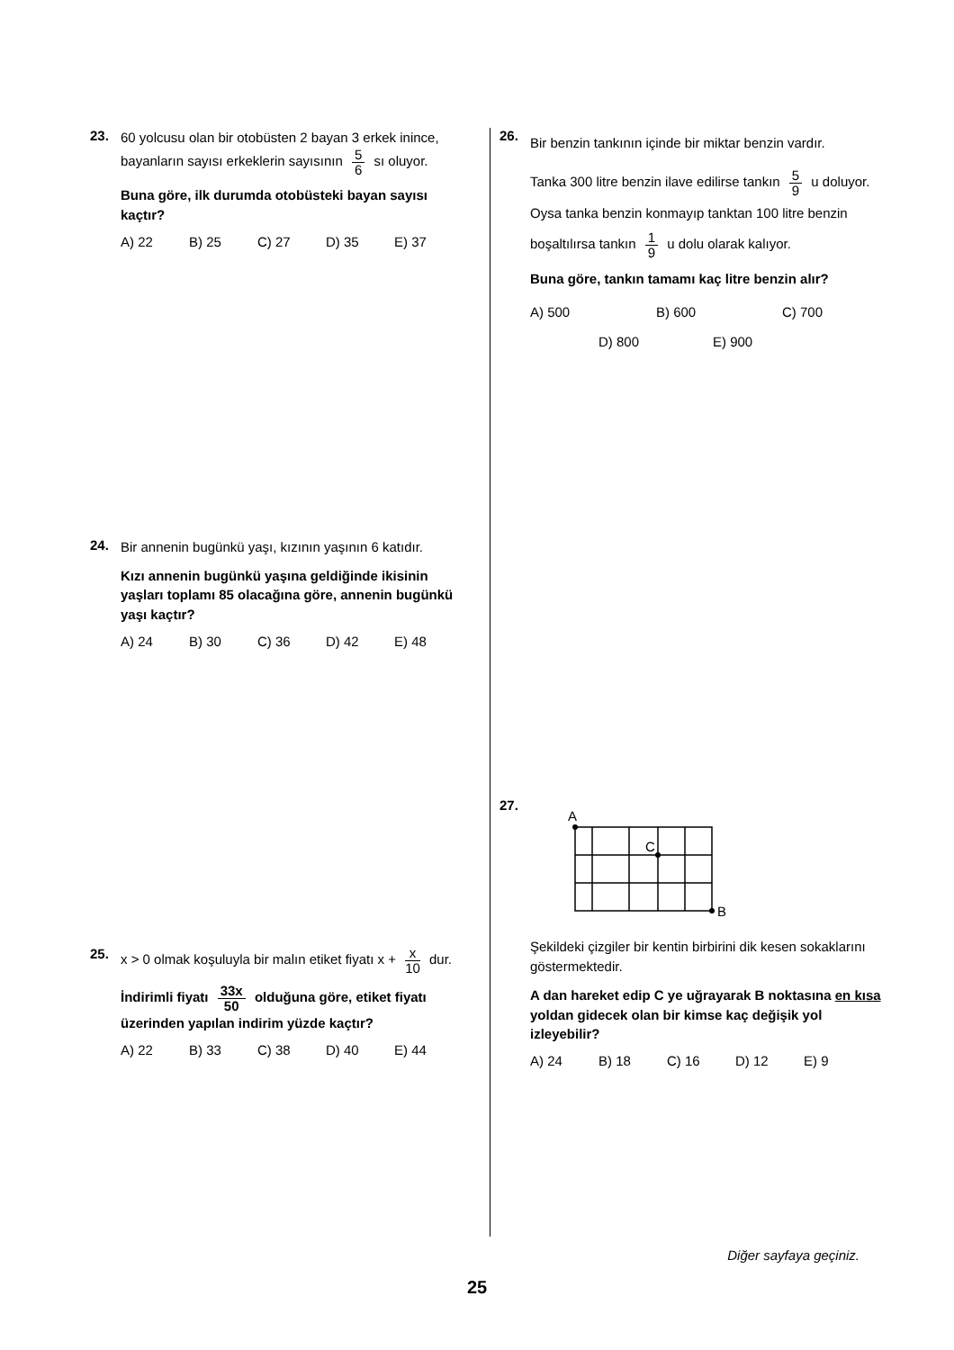23.
60 yolcusu olan bir otobüsten 2 bayan 3 erkek inince, bayanların sayısı erkeklerin sayısının 5 6 sı oluyor.
Buna göre, ilk durumda otobüsteki bayan sayısı kaçtır?
A) 22 B) 25 C) 27 D) 35 E) 37
24.
Bir annenin bugünkü yaşı, kızının yaşının 6 katıdır.
Kızı annenin bugünkü yaşına geldiğinde ikisinin yaşları toplamı 85 olacağına göre, annenin bugünkü yaşı kaçtır?
A) 24 B) 30 C) 36 D) 42 E) 48
25.
x > 0 olmak koşuluyla bir malın etiket fiyatı x + x 10 dur.
İndirimli fiyatı 33x 50 olduğuna göre, etiket fiyatı üzerinden yapılan indirim yüzde kaçtır?
A) 22 B) 33 C) 38 D) 40 E) 44
26.
Bir benzin tankının içinde bir miktar benzin vardır.
Tanka 300 litre benzin ilave edilirse tankın 5 9 u doluyor. Oysa tanka benzin konmayıp tanktan 100 litre benzin boşaltılırsa tankın 1 9 u dolu olarak kalıyor.
Buna göre, tankın tamamı kaç litre benzin alır?
A) 500 B) 600 C) 700
D) 800 E) 900
27.
A
C
B
Şekildeki çizgiler bir kentin birbirini dik kesen sokaklarını göstermektedir.
A dan hareket edip C ye uğrayarak B noktasına en kısa yoldan gidecek olan bir kimse kaç değişik yol izleyebilir?
A) 24 B) 18 C) 16 D) 12 E) 9
Diğer sayfaya geçiniz.
25